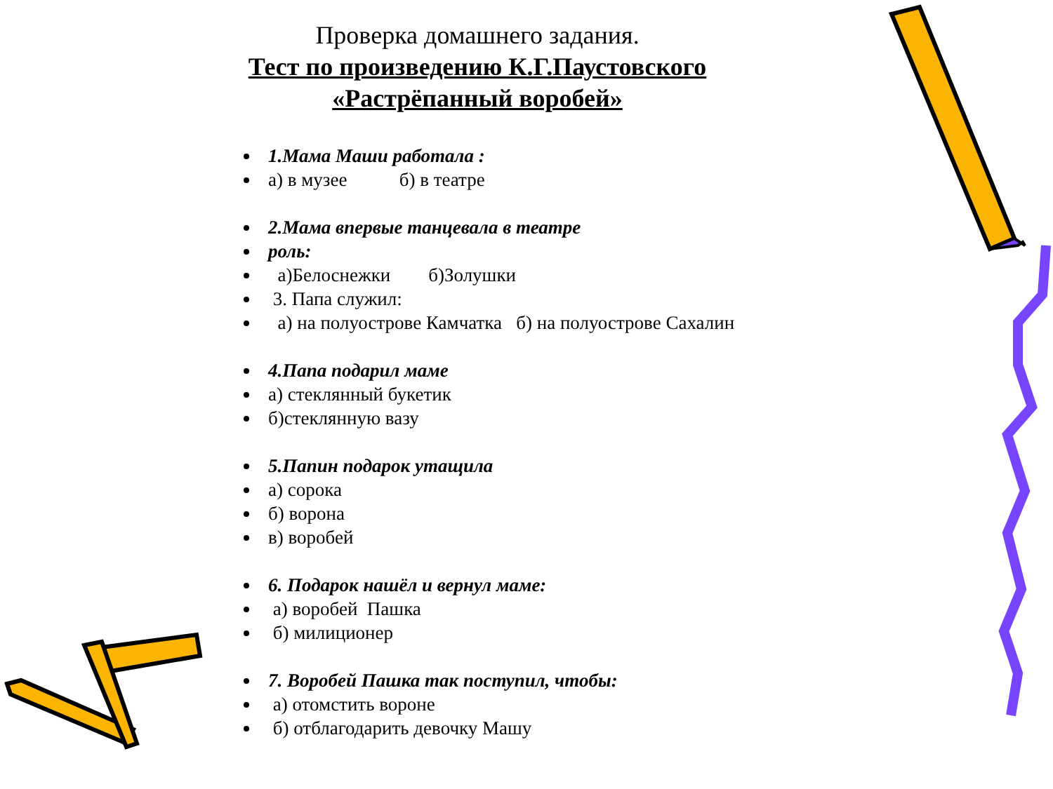Проверка домашнего задания.
Тест по произведению К.Г.Паустовского
«Растрёпанный воробей»
1.Мама Маши работала :
а) в музее б) в театре
2.Мама впервые танцевала в театре
роль:
а)Белоснежки б)Золушки
3. Папа служил:
а) на полуострове Камчатка б) на полуострове Сахалин
4.Папа подарил маме
а) стеклянный букетик
б)стеклянную вазу
5.Папин подарок утащила
а) сорока
б) ворона
в) воробей
6. Подарок нашёл и вернул маме:
а) воробей Пашка
б) милиционер
7. Воробей Пашка так поступил, чтобы:
а) отомстить вороне
б) отблагодарить девочку Машу